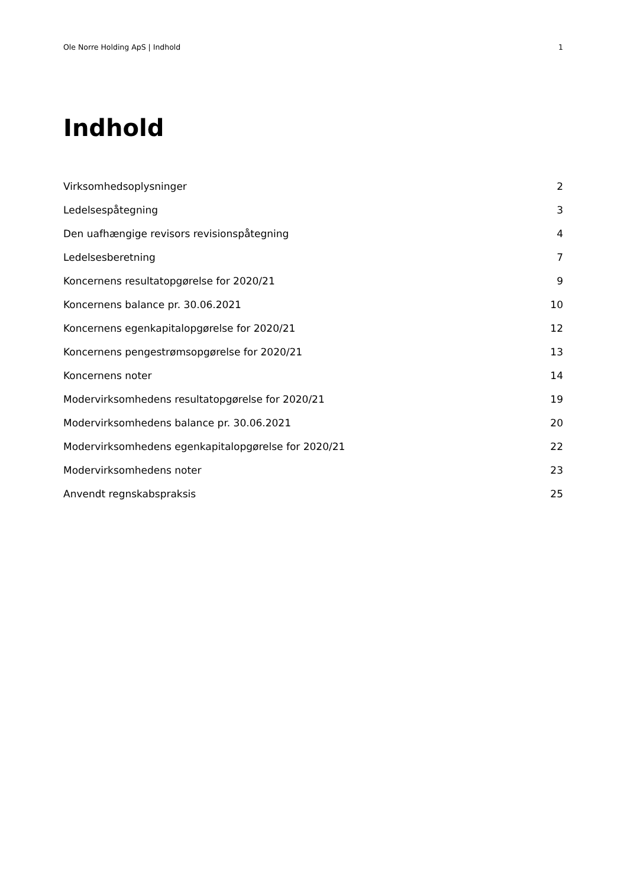Ole Norre Holding ApS | Indhold 1
Indhold
Virksomhedsoplysninger 2
Ledelsespåtegning 3
Den uafhængige revisors revisionspåtegning 4
Ledelsesberetning 7
Koncernens resultatopgørelse for 2020/21 9
Koncernens balance pr. 30.06.2021 10
Koncernens egenkapitalopgørelse for 2020/21 12
Koncernens pengestrømsopgørelse for 2020/21 13
Koncernens noter 14
Modervirksomhedens resultatopgørelse for 2020/21 19
Modervirksomhedens balance pr. 30.06.2021 20
Modervirksomhedens egenkapitalopgørelse for 2020/21 22
Modervirksomhedens noter 23
Anvendt regnskabspraksis 25